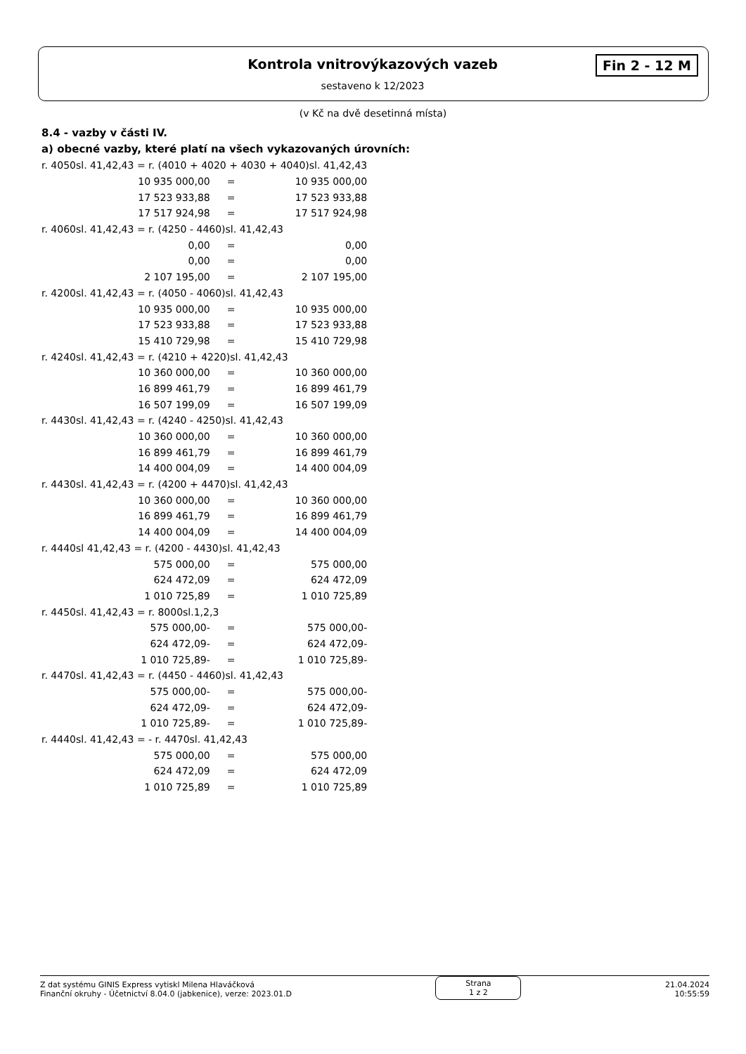Kontrola vnitrovýkazových vazeb
sestaveno k 12/2023
Fin 2 - 12 M
(v Kč na dvě desetinná místa)
8.4 - vazby v části IV.
a) obecné vazby, které platí na všech vykazovaných úrovních:
| r. 4050sl. 41,42,43 = r. (4010 + 4020 + 4030 + 4040)sl. 41,42,43 | | |
| 10 935 000,00 | = | 10 935 000,00 |
| 17 523 933,88 | = | 17 523 933,88 |
| 17 517 924,98 | = | 17 517 924,98 |
| r. 4060sl. 41,42,43 = r. (4250 - 4460)sl. 41,42,43 | | |
| 0,00 | = | 0,00 |
| 0,00 | = | 0,00 |
| 2 107 195,00 | = | 2 107 195,00 |
| r. 4200sl. 41,42,43 = r. (4050 - 4060)sl. 41,42,43 | | |
| 10 935 000,00 | = | 10 935 000,00 |
| 17 523 933,88 | = | 17 523 933,88 |
| 15 410 729,98 | = | 15 410 729,98 |
| r. 4240sl. 41,42,43 = r. (4210 + 4220)sl. 41,42,43 | | |
| 10 360 000,00 | = | 10 360 000,00 |
| 16 899 461,79 | = | 16 899 461,79 |
| 16 507 199,09 | = | 16 507 199,09 |
| r. 4430sl. 41,42,43 = r. (4240 - 4250)sl. 41,42,43 | | |
| 10 360 000,00 | = | 10 360 000,00 |
| 16 899 461,79 | = | 16 899 461,79 |
| 14 400 004,09 | = | 14 400 004,09 |
| r. 4430sl. 41,42,43 = r. (4200 + 4470)sl. 41,42,43 | | |
| 10 360 000,00 | = | 10 360 000,00 |
| 16 899 461,79 | = | 16 899 461,79 |
| 14 400 004,09 | = | 14 400 004,09 |
| r. 4440sl 41,42,43 = r. (4200 - 4430)sl. 41,42,43 | | |
| 575 000,00 | = | 575 000,00 |
| 624 472,09 | = | 624 472,09 |
| 1 010 725,89 | = | 1 010 725,89 |
| r. 4450sl. 41,42,43 = r. 8000sl.1,2,3 | | |
| 575 000,00- | = | 575 000,00- |
| 624 472,09- | = | 624 472,09- |
| 1 010 725,89- | = | 1 010 725,89- |
| r. 4470sl. 41,42,43 = r. (4450 - 4460)sl. 41,42,43 | | |
| 575 000,00- | = | 575 000,00- |
| 624 472,09- | = | 624 472,09- |
| 1 010 725,89- | = | 1 010 725,89- |
| r. 4440sl. 41,42,43 = - r. 4470sl. 41,42,43 | | |
| 575 000,00 | = | 575 000,00 |
| 624 472,09 | = | 624 472,09 |
| 1 010 725,89 | = | 1 010 725,89 |
Z dat systému GINIS Express vytiskl Milena Hlaváčková
Finanční okruhy - Účetnictví 8.04.0 (jabkenice), verze: 2023.01.D
Strana
1 z 2
21.04.2024
10:55:59